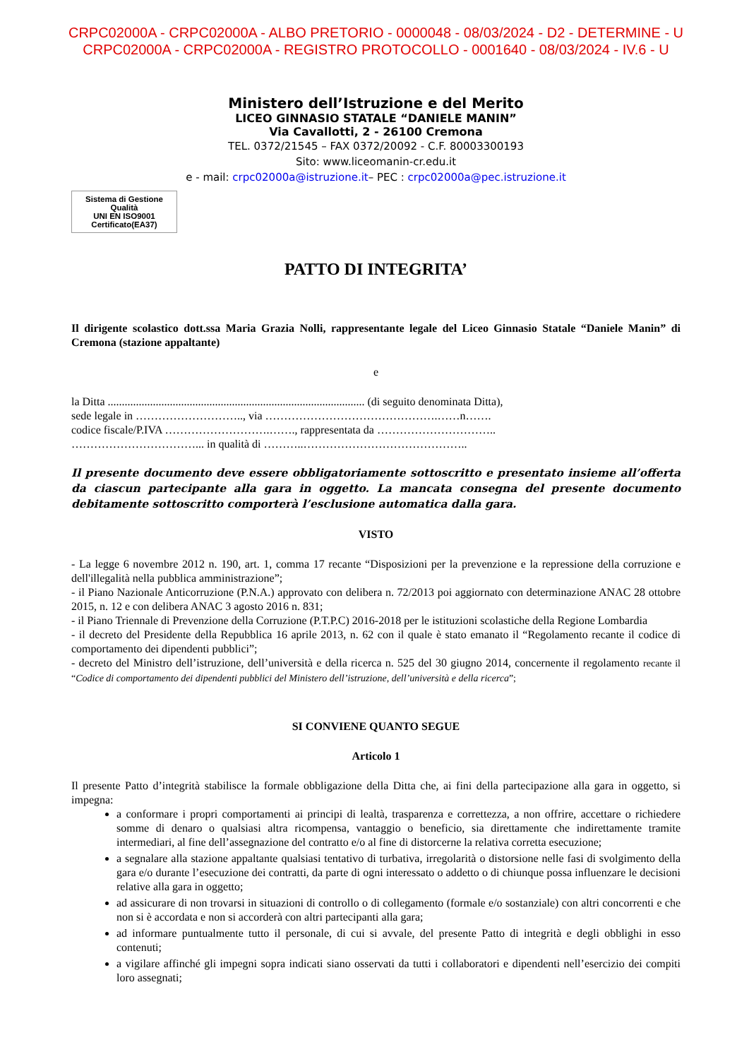CRPC02000A - CRPC02000A - ALBO PRETORIO - 0000048 - 08/03/2024 - D2 - DETERMINE - U
CRPC02000A - CRPC02000A - REGISTRO PROTOCOLLO - 0001640 - 08/03/2024 - IV.6 - U
Ministero dell’Istruzione e del Merito
LICEO GINNASIO STATALE “DANIELE MANIN”
Via Cavallotti, 2 - 26100 Cremona
TEL. 0372/21545 – FAX 0372/20092 - C.F. 80003300193
Sito: www.liceomanin-cr.edu.it
e - mail: crpc02000a@istruzione.it– PEC : crpc02000a@pec.istruzione.it
Sistema di Gestione Qualità
UNI EN ISO9001
Certificato(EA37)
PATTO DI INTEGRITA’
Il dirigente scolastico dott.ssa Maria Grazia Nolli, rappresentante legale del Liceo Ginnasio Statale “Daniele Manin” di Cremona (stazione appaltante)
e
la Ditta ........................................................................................... (di seguito denominata Ditta),
sede legale in ……………………….., via ……………………………………….……n…….
codice fiscale/P.IVA ……………………….……., rappresentata da …………………………..
……………………………... in qualità di ………..……………………………………..
Il presente documento deve essere obbligatoriamente sottoscritto e presentato insieme all’offerta da ciascun partecipante alla gara in oggetto. La mancata consegna del presente documento debitamente sottoscritto comporterà l’esclusione automatica dalla gara.
VISTO
- La legge 6 novembre 2012 n. 190, art. 1, comma 17 recante “Disposizioni per la prevenzione e la repressione della corruzione e dell'illegalità nella pubblica amministrazione”;
- il Piano Nazionale Anticorruzione (P.N.A.) approvato con delibera n. 72/2013 poi aggiornato con determinazione ANAC 28 ottobre 2015, n. 12 e con delibera ANAC 3 agosto 2016 n. 831;
- il Piano Triennale di Prevenzione della Corruzione (P.T.P.C) 2016-2018 per le istituzioni scolastiche della Regione Lombardia
- il decreto del Presidente della Repubblica 16 aprile 2013, n. 62 con il quale è stato emanato il “Regolamento recante il codice di comportamento dei dipendenti pubblici”;
- decreto del Ministro dell’istruzione, dell’università e della ricerca n. 525 del 30 giugno 2014, concernente il regolamento recante il “Codice di comportamento dei dipendenti pubblici del Ministero dell’istruzione, dell’università e della ricerca”;
SI CONVIENE QUANTO SEGUE
Articolo 1
Il presente Patto d’integrità stabilisce la formale obbligazione della Ditta che, ai fini della partecipazione alla gara in oggetto, si impegna:
a conformare i propri comportamenti ai principi di lealtà, trasparenza e correttezza, a non offrire, accettare o richiedere somme di denaro o qualsiasi altra ricompensa, vantaggio o beneficio, sia direttamente che indirettamente tramite intermediari, al fine dell’assegnazione del contratto e/o al fine di distorcerne la relativa corretta esecuzione;
a segnalare alla stazione appaltante qualsiasi tentativo di turbativa, irregolarità o distorsione nelle fasi di svolgimento della gara e/o durante l’esecuzione dei contratti, da parte di ogni interessato o addetto o di chiunque possa influenzare le decisioni relative alla gara in oggetto;
ad assicurare di non trovarsi in situazioni di controllo o di collegamento (formale e/o sostanziale) con altri concorrenti e che non si è accordata e non si accorderà con altri partecipanti alla gara;
ad informare puntualmente tutto il personale, di cui si avvale, del presente Patto di integrità e degli obblighi in esso contenuti;
a vigilare affinché gli impegni sopra indicati siano osservati da tutti i collaboratori e dipendenti nell’esercizio dei compiti loro assegnati;